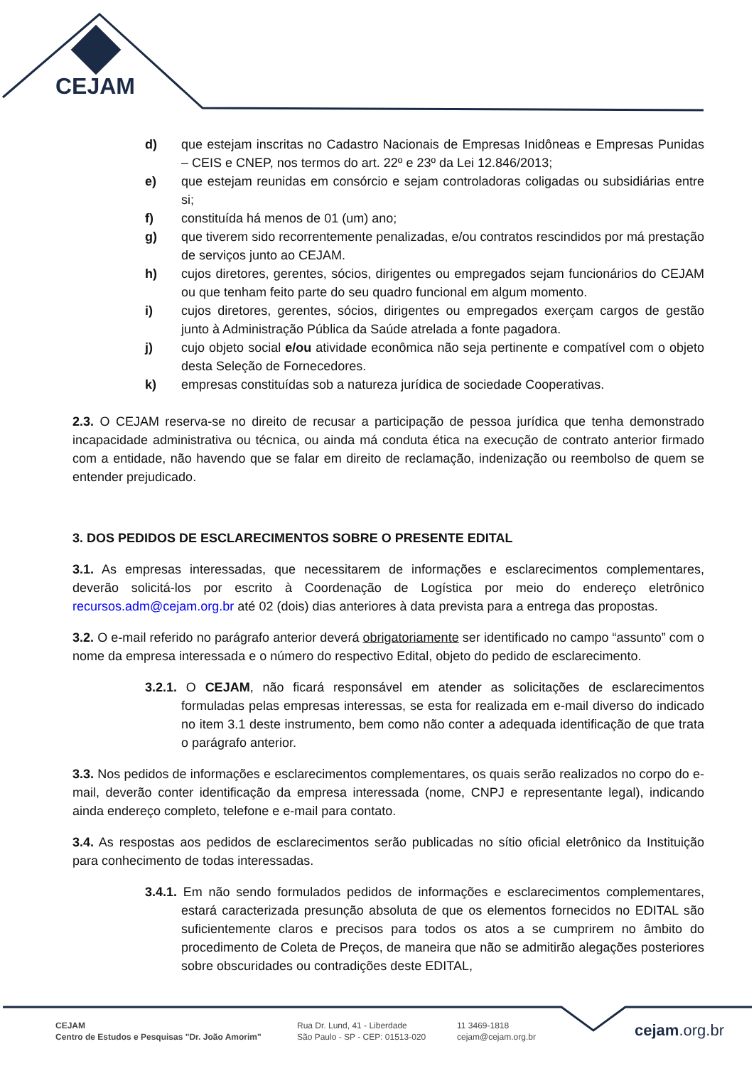CEJAM
d) que estejam inscritas no Cadastro Nacionais de Empresas Inidôneas e Empresas Punidas – CEIS e CNEP, nos termos do art. 22º e 23º da Lei 12.846/2013;
e) que estejam reunidas em consórcio e sejam controladoras coligadas ou subsidiárias entre si;
f) constituída há menos de 01 (um) ano;
g) que tiverem sido recorrentemente penalizadas, e/ou contratos rescindidos por má prestação de serviços junto ao CEJAM.
h) cujos diretores, gerentes, sócios, dirigentes ou empregados sejam funcionários do CEJAM ou que tenham feito parte do seu quadro funcional em algum momento.
i) cujos diretores, gerentes, sócios, dirigentes ou empregados exerçam cargos de gestão junto à Administração Pública da Saúde atrelada a fonte pagadora.
j) cujo objeto social e/ou atividade econômica não seja pertinente e compatível com o objeto desta Seleção de Fornecedores.
k) empresas constituídas sob a natureza jurídica de sociedade Cooperativas.
2.3. O CEJAM reserva-se no direito de recusar a participação de pessoa jurídica que tenha demonstrado incapacidade administrativa ou técnica, ou ainda má conduta ética na execução de contrato anterior firmado com a entidade, não havendo que se falar em direito de reclamação, indenização ou reembolso de quem se entender prejudicado.
3. DOS PEDIDOS DE ESCLARECIMENTOS SOBRE O PRESENTE EDITAL
3.1. As empresas interessadas, que necessitarem de informações e esclarecimentos complementares, deverão solicitá-los por escrito à Coordenação de Logística por meio do endereço eletrônico recursos.adm@cejam.org.br até 02 (dois) dias anteriores à data prevista para a entrega das propostas.
3.2. O e-mail referido no parágrafo anterior deverá obrigatoriamente ser identificado no campo “assunto” com o nome da empresa interessada e o número do respectivo Edital, objeto do pedido de esclarecimento.
3.2.1. O CEJAM, não ficará responsável em atender as solicitações de esclarecimentos formuladas pelas empresas interessas, se esta for realizada em e-mail diverso do indicado no item 3.1 deste instrumento, bem como não conter a adequada identificação de que trata o parágrafo anterior.
3.3. Nos pedidos de informações e esclarecimentos complementares, os quais serão realizados no corpo do e-mail, deverão conter identificação da empresa interessada (nome, CNPJ e representante legal), indicando ainda endereço completo, telefone e e-mail para contato.
3.4. As respostas aos pedidos de esclarecimentos serão publicadas no sítio oficial eletrônico da Instituição para conhecimento de todas interessadas.
3.4.1. Em não sendo formulados pedidos de informações e esclarecimentos complementares, estará caracterizada presunção absoluta de que os elementos fornecidos no EDITAL são suficientemente claros e precisos para todos os atos a se cumprirem no âmbito do procedimento de Coleta de Preços, de maneira que não se admitirão alegações posteriores sobre obscuridades ou contradições deste EDITAL,
CEJAM
Centro de Estudos e Pesquisas "Dr. João Amorim"
Rua Dr. Lund, 41 - Liberdade
São Paulo - SP - CEP: 01513-020
11 3469-1818
cejam@cejam.org.br
cejam.org.br